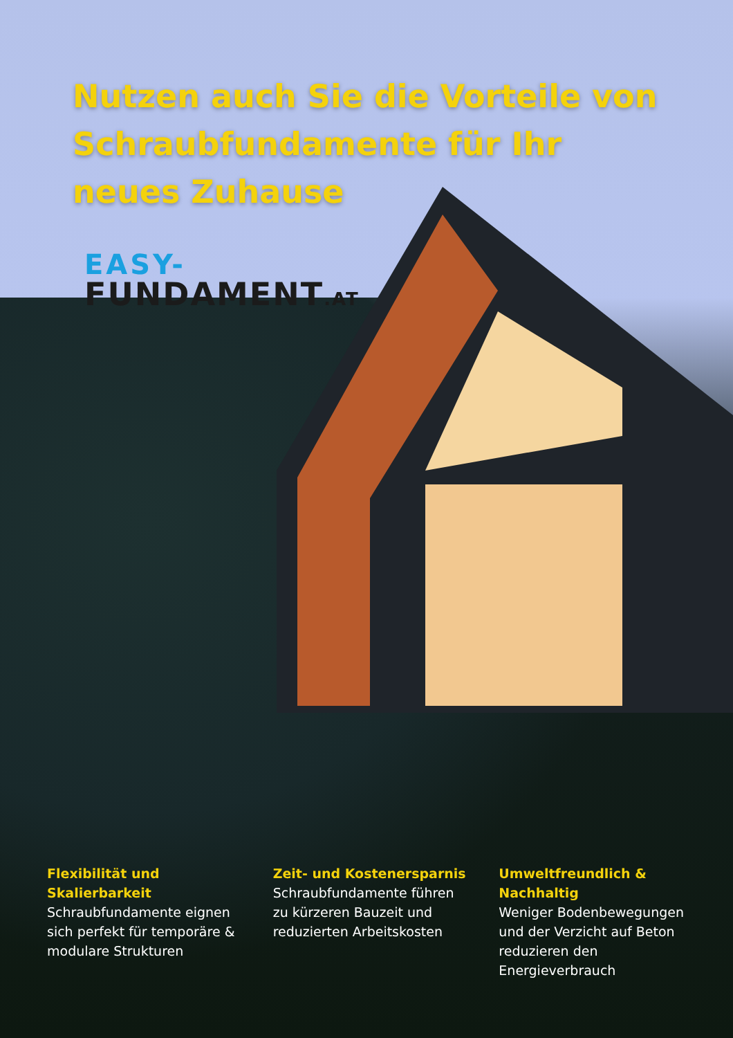Nutzen auch Sie die Vorteile von Schraubfundamente für Ihr neues Zuhause
EASY-
FUNDAMENT.AT
Flexibilität und Skalierbarkeit
Schraubfundamente eignen sich perfekt für temporäre & modulare Strukturen
Zeit- und Kostenersparnis
Schraubfundamente führen zu kürzeren Bauzeit und reduzierten Arbeitskosten
Umweltfreundlich & Nachhaltig
Weniger Bodenbewegungen und der Verzicht auf Beton reduzieren den Energieverbrauch